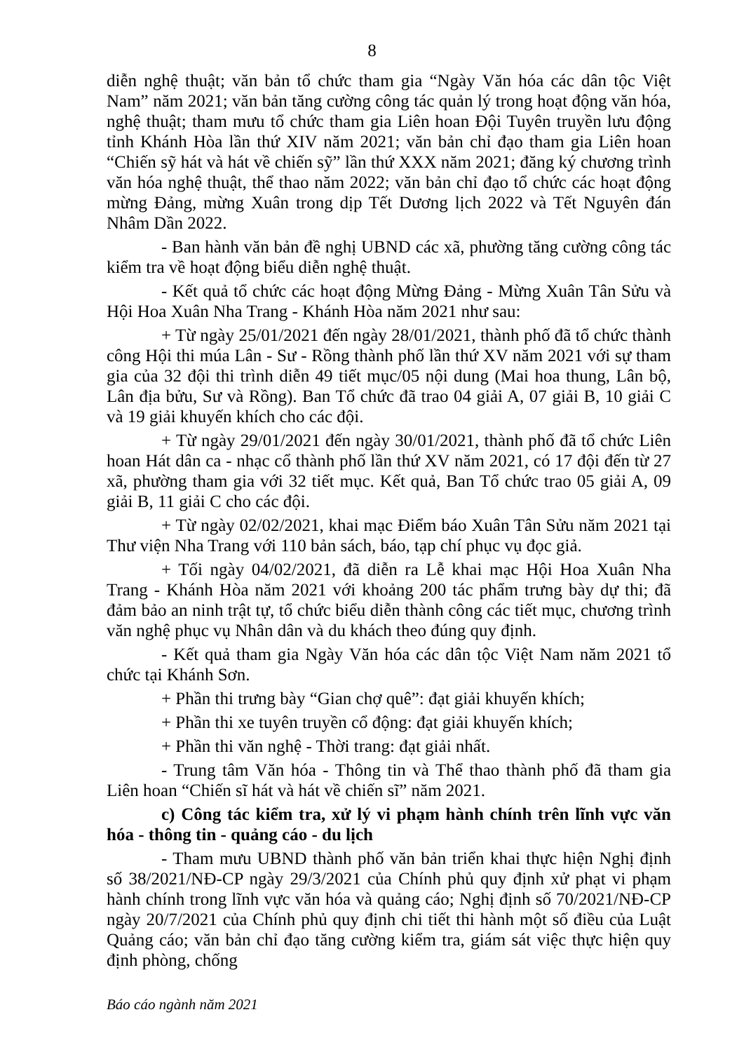8
diễn nghệ thuật; văn bản tổ chức tham gia “Ngày Văn hóa các dân tộc Việt Nam” năm 2021; văn bản tăng cường công tác quản lý trong hoạt động văn hóa, nghệ thuật; tham mưu tổ chức tham gia Liên hoan Đội Tuyên truyền lưu động tỉnh Khánh Hòa lần thứ XIV năm 2021; văn bản chỉ đạo tham gia Liên hoan “Chiến sỹ hát và hát về chiến sỹ” lần thứ XXX năm 2021; đăng ký chương trình văn hóa nghệ thuật, thể thao năm 2022; văn bản chỉ đạo tổ chức các hoạt động mừng Đảng, mừng Xuân trong dịp Tết Dương lịch 2022 và Tết Nguyên đán Nhâm Dần 2022.
- Ban hành văn bản đề nghị UBND các xã, phường tăng cường công tác kiểm tra về hoạt động biểu diễn nghệ thuật.
- Kết quả tổ chức các hoạt động Mừng Đảng - Mừng Xuân Tân Sửu và Hội Hoa Xuân Nha Trang - Khánh Hòa năm 2021 như sau:
+ Từ ngày 25/01/2021 đến ngày 28/01/2021, thành phố đã tổ chức thành công Hội thi múa Lân - Sư - Rồng thành phố lần thứ XV năm 2021 với sự tham gia của 32 đội thi trình diễn 49 tiết mục/05 nội dung (Mai hoa thung, Lân bộ, Lân địa bửu, Sư và Rồng). Ban Tổ chức đã trao 04 giải A, 07 giải B, 10 giải C và 19 giải khuyến khích cho các đội.
+ Từ ngày 29/01/2021 đến ngày 30/01/2021, thành phố đã tổ chức Liên hoan Hát dân ca - nhạc cổ thành phố lần thứ XV năm 2021, có 17 đội đến từ 27 xã, phường tham gia với 32 tiết mục. Kết quả, Ban Tổ chức trao 05 giải A, 09 giải B, 11 giải C cho các đội.
+ Từ ngày 02/02/2021, khai mạc Điểm báo Xuân Tân Sửu năm 2021 tại Thư viện Nha Trang với 110 bản sách, báo, tạp chí phục vụ đọc giả.
+ Tối ngày 04/02/2021, đã diễn ra Lễ khai mạc Hội Hoa Xuân Nha Trang - Khánh Hòa năm 2021 với khoảng 200 tác phẩm trưng bày dự thi; đã đảm bảo an ninh trật tự, tổ chức biểu diễn thành công các tiết mục, chương trình văn nghệ phục vụ Nhân dân và du khách theo đúng quy định.
- Kết quả tham gia Ngày Văn hóa các dân tộc Việt Nam năm 2021 tổ chức tại Khánh Sơn.
+ Phần thi trưng bày “Gian chợ quê”: đạt giải khuyến khích;
+ Phần thi xe tuyên truyền cổ động: đạt giải khuyến khích;
+ Phần thi văn nghệ - Thời trang: đạt giải nhất.
- Trung tâm Văn hóa - Thông tin và Thể thao thành phố đã tham gia Liên hoan “Chiến sĩ hát và hát về chiến sĩ” năm 2021.
c) Công tác kiểm tra, xử lý vi phạm hành chính trên lĩnh vực văn hóa - thông tin - quảng cáo - du lịch
- Tham mưu UBND thành phố văn bản triển khai thực hiện Nghị định số 38/2021/NĐ-CP ngày 29/3/2021 của Chính phủ quy định xử phạt vi phạm hành chính trong lĩnh vực văn hóa và quảng cáo; Nghị định số 70/2021/NĐ-CP ngày 20/7/2021 của Chính phủ quy định chi tiết thi hành một số điều của Luật Quảng cáo; văn bản chỉ đạo tăng cường kiểm tra, giám sát việc thực hiện quy định phòng, chống
Báo cáo ngành năm 2021